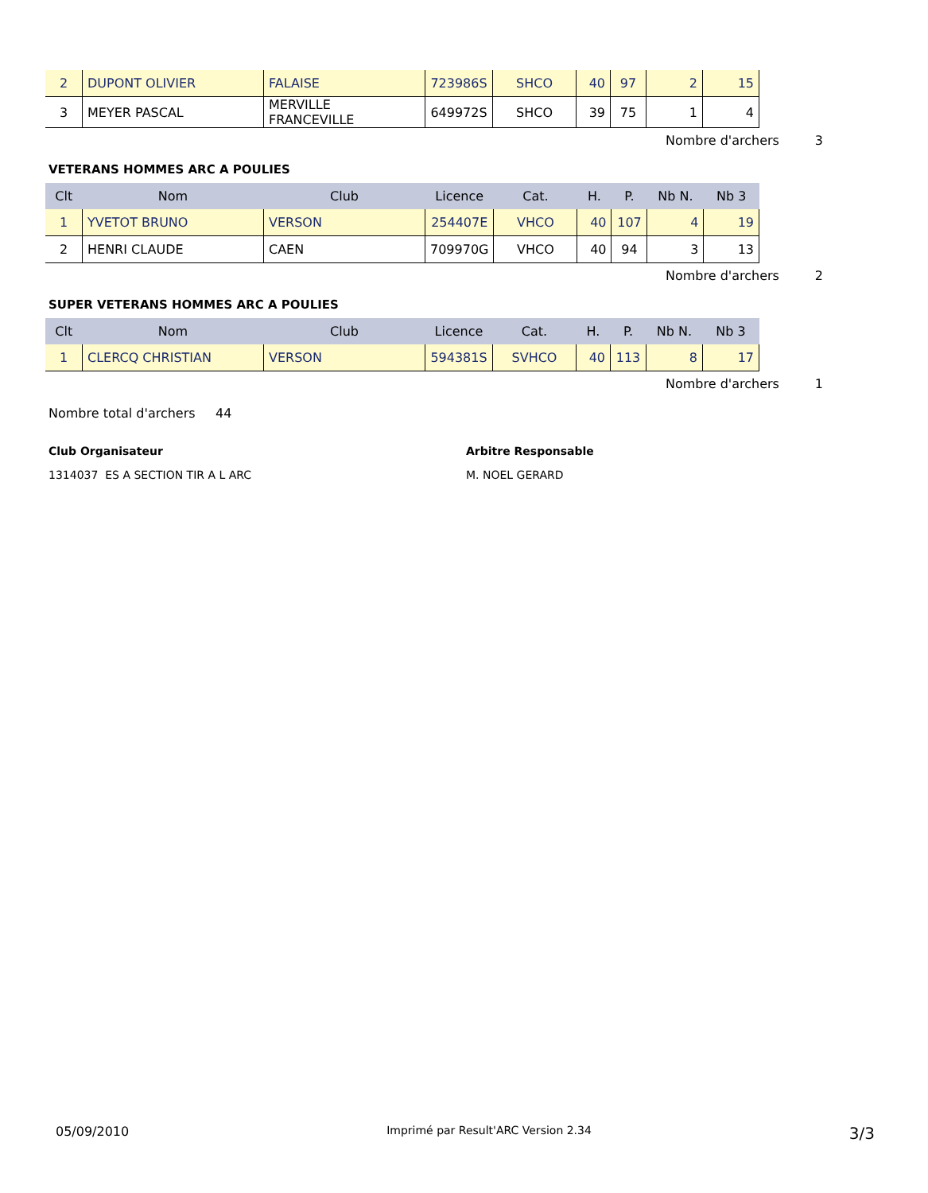| 2 | DUPONT OLIVIER | FALAISE | 723986S | SHCO | 40 | 97 | 2 | 15 |
| 3 | MEYER PASCAL | MERVILLE FRANCEVILLE | 649972S | SHCO | 39 | 75 | 1 | 4 |
Nombre d'archers 3
VETERANS HOMMES ARC A POULIES
| Clt | Nom | Club | Licence | Cat. | H. | P. | Nb N. | Nb 3 |
| --- | --- | --- | --- | --- | --- | --- | --- | --- |
| 1 | YVETOT BRUNO | VERSON | 254407E | VHCO | 40 | 107 | 4 | 19 |
| 2 | HENRI CLAUDE | CAEN | 709970G | VHCO | 40 | 94 | 3 | 13 |
Nombre d'archers 2
SUPER VETERANS HOMMES ARC A POULIES
| Clt | Nom | Club | Licence | Cat. | H. | P. | Nb N. | Nb 3 |
| --- | --- | --- | --- | --- | --- | --- | --- | --- |
| 1 | CLERCQ CHRISTIAN | VERSON | 594381S | SVHCO | 40 | 113 | 8 | 17 |
Nombre d'archers 1
Nombre total d'archers 44
Club Organisateur
1314037 ES A SECTION TIR A L ARC
Arbitre Responsable
M. NOEL GERARD
05/09/2010 Imprimé par Result'ARC Version 2.34 3/3